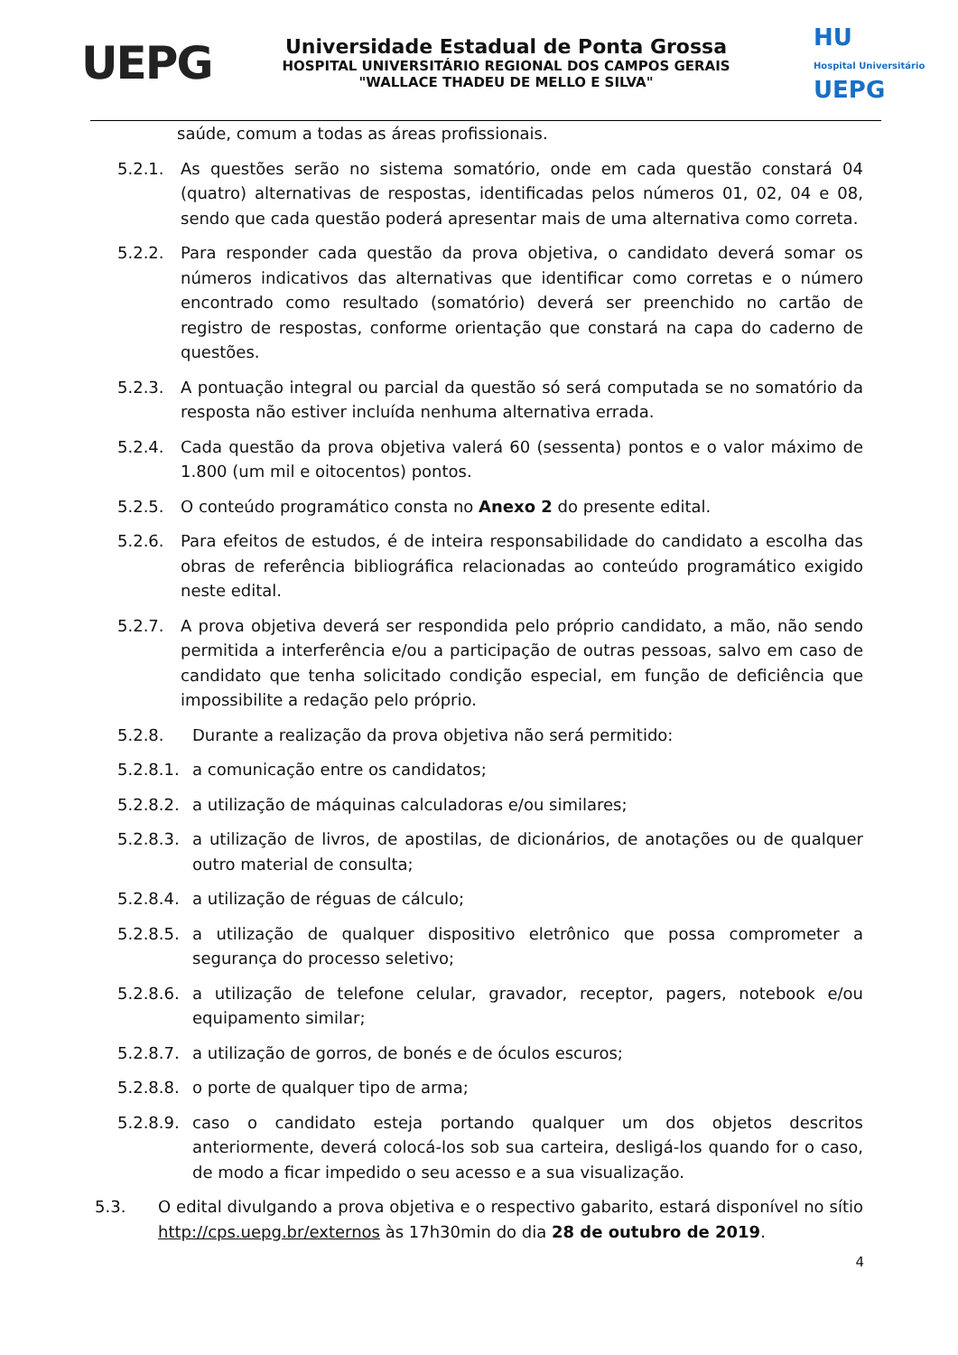UEPG
Universidade Estadual de Ponta Grossa
HOSPITAL UNIVERSITÁRIO REGIONAL DOS CAMPOS GERAIS
"WALLACE THADEU DE MELLO E SILVA"
HU
Hospital Universitário UEPG
saúde, comum a todas as áreas profissionais.
5.2.1. As questões serão no sistema somatório, onde em cada questão constará 04 (quatro) alternativas de respostas, identificadas pelos números 01, 02, 04 e 08, sendo que cada questão poderá apresentar mais de uma alternativa como correta.
5.2.2. Para responder cada questão da prova objetiva, o candidato deverá somar os números indicativos das alternativas que identificar como corretas e o número encontrado como resultado (somatório) deverá ser preenchido no cartão de registro de respostas, conforme orientação que constará na capa do caderno de questões.
5.2.3. A pontuação integral ou parcial da questão só será computada se no somatório da resposta não estiver incluída nenhuma alternativa errada.
5.2.4. Cada questão da prova objetiva valerá 60 (sessenta) pontos e o valor máximo de 1.800 (um mil e oitocentos) pontos.
5.2.5. O conteúdo programático consta no Anexo 2 do presente edital.
5.2.6. Para efeitos de estudos, é de inteira responsabilidade do candidato a escolha das obras de referência bibliográfica relacionadas ao conteúdo programático exigido neste edital.
5.2.7. A prova objetiva deverá ser respondida pelo próprio candidato, a mão, não sendo permitida a interferência e/ou a participação de outras pessoas, salvo em caso de candidato que tenha solicitado condição especial, em função de deficiência que impossibilite a redação pelo próprio.
5.2.8. Durante a realização da prova objetiva não será permitido:
5.2.8.1.
a comunicação entre os candidatos;
5.2.8.2.
a utilização de máquinas calculadoras e/ou similares;
5.2.8.3.
a utilização de livros, de apostilas, de dicionários, de anotações ou de qualquer outro material de consulta;
5.2.8.4.
a utilização de réguas de cálculo;
5.2.8.5.
a utilização de qualquer dispositivo eletrônico que possa comprometer a segurança do processo seletivo;
5.2.8.6.
a utilização de telefone celular, gravador, receptor, pagers, notebook e/ou equipamento similar;
5.2.8.7.
a utilização de gorros, de bonés e de óculos escuros;
5.2.8.8.
o porte de qualquer tipo de arma;
5.2.8.9.
caso o candidato esteja portando qualquer um dos objetos descritos anteriormente, deverá colocá-los sob sua carteira, desligá-los quando for o caso, de modo a ficar impedido o seu acesso e a sua visualização.
5.3. O edital divulgando a prova objetiva e o respectivo gabarito, estará disponível no sítio http://cps.uepg.br/externos às 17h30min do dia 28 de outubro de 2019.
4